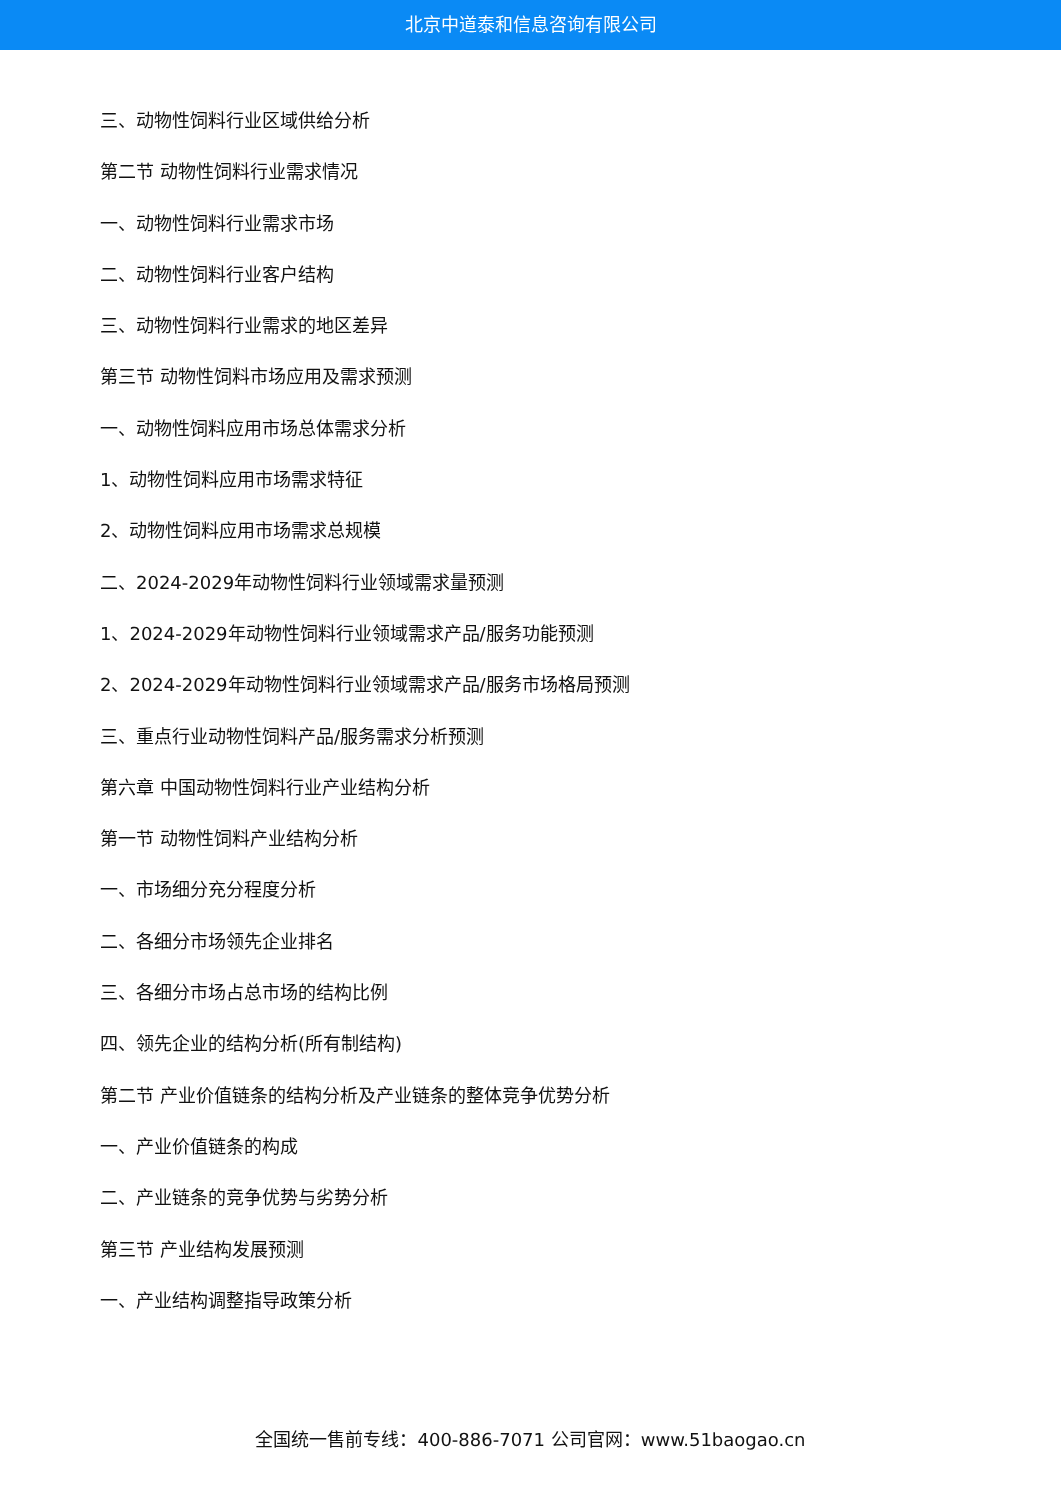北京中道泰和信息咨询有限公司
三、动物性饲料行业区域供给分析
第二节 动物性饲料行业需求情况
一、动物性饲料行业需求市场
二、动物性饲料行业客户结构
三、动物性饲料行业需求的地区差异
第三节 动物性饲料市场应用及需求预测
一、动物性饲料应用市场总体需求分析
1、动物性饲料应用市场需求特征
2、动物性饲料应用市场需求总规模
二、2024-2029年动物性饲料行业领域需求量预测
1、2024-2029年动物性饲料行业领域需求产品/服务功能预测
2、2024-2029年动物性饲料行业领域需求产品/服务市场格局预测
三、重点行业动物性饲料产品/服务需求分析预测
第六章 中国动物性饲料行业产业结构分析
第一节 动物性饲料产业结构分析
一、市场细分充分程度分析
二、各细分市场领先企业排名
三、各细分市场占总市场的结构比例
四、领先企业的结构分析(所有制结构)
第二节 产业价值链条的结构分析及产业链条的整体竞争优势分析
一、产业价值链条的构成
二、产业链条的竞争优势与劣势分析
第三节 产业结构发展预测
一、产业结构调整指导政策分析
全国统一售前专线：400-886-7071 公司官网：www.51baogao.cn